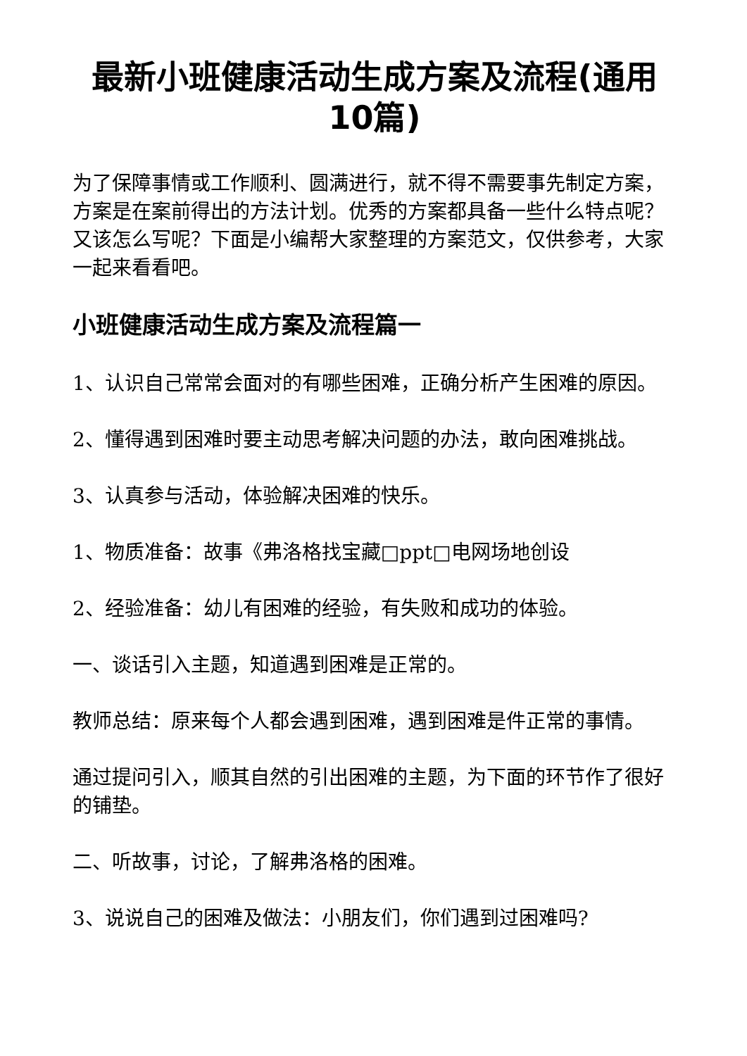最新小班健康活动生成方案及流程(通用10篇)
为了保障事情或工作顺利、圆满进行，就不得不需要事先制定方案，方案是在案前得出的方法计划。优秀的方案都具备一些什么特点呢？又该怎么写呢？下面是小编帮大家整理的方案范文，仅供参考，大家一起来看看吧。
小班健康活动生成方案及流程篇一
1、认识自己常常会面对的有哪些困难，正确分析产生困难的原因。
2、懂得遇到困难时要主动思考解决问题的办法，敢向困难挑战。
3、认真参与活动，体验解决困难的快乐。
1、物质准备：故事《弗洛格找宝藏□ppt□电网场地创设
2、经验准备：幼儿有困难的经验，有失败和成功的体验。
一、谈话引入主题，知道遇到困难是正常的。
教师总结：原来每个人都会遇到困难，遇到困难是件正常的事情。
通过提问引入，顺其自然的引出困难的主题，为下面的环节作了很好的铺垫。
二、听故事，讨论，了解弗洛格的困难。
3、说说自己的困难及做法：小朋友们，你们遇到过困难吗?